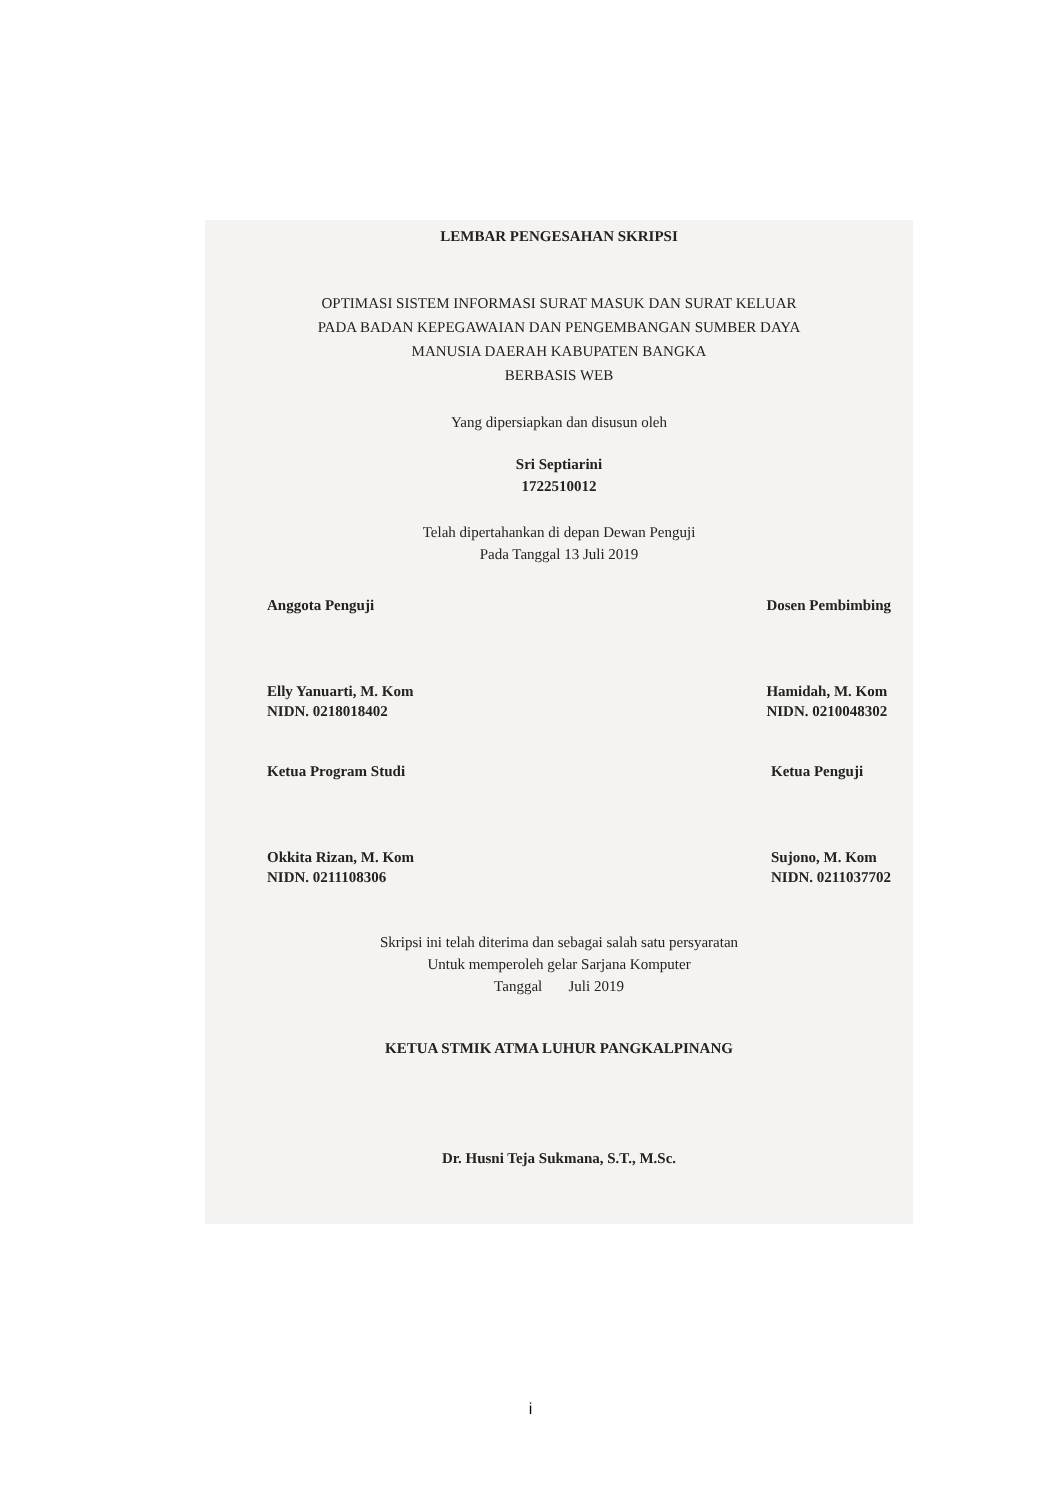LEMBAR PENGESAHAN SKRIPSI
OPTIMASI SISTEM INFORMASI SURAT MASUK DAN SURAT KELUAR
PADA BADAN KEPEGAWAIAN DAN PENGEMBANGAN SUMBER DAYA
MANUSIA DAERAH KABUPATEN BANGKA
BERBASIS WEB
Yang dipersiapkan dan disusun oleh
Sri Septiarini
1722510012
Telah dipertahankan di depan Dewan Penguji
Pada Tanggal 13 Juli 2019
Anggota Penguji
Elly Yanuarti, M. Kom
NIDN. 0218018402
Dosen Pembimbing
Hamidah, M. Kom
NIDN. 0210048302
Ketua Program Studi
Okkita Rizan, M. Kom
NIDN. 0211108306
Ketua Penguji
Sujono, M. Kom
NIDN. 0211037702
Skripsi ini telah diterima dan sebagai salah satu persyaratan
Untuk memperoleh gelar Sarjana Komputer
Tanggal Juli 2019
KETUA STMIK ATMA LUHUR PANGKALPINANG
Dr. Husni Teja Sukmana, S.T., M.Sc.
i